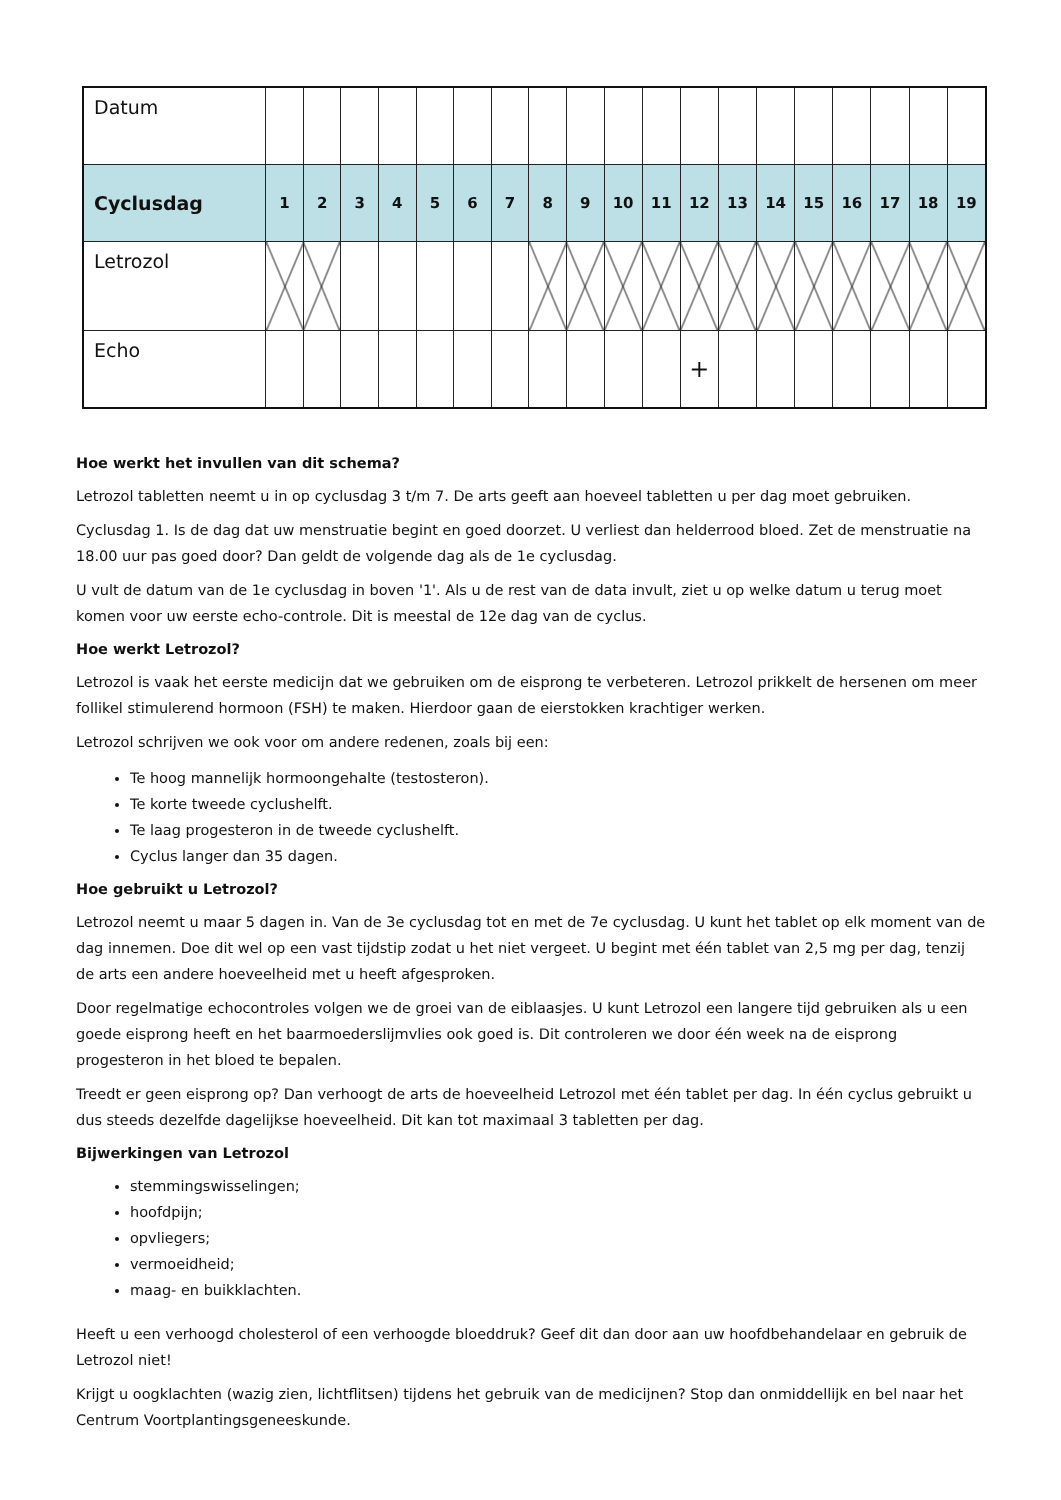| Datum | | | | | | | | | | | | | | | | | | | |
| Cyclusdag | 1 | 2 | 3 | 4 | 5 | 6 | 7 | 8 | 9 | 10 | 11 | 12 | 13 | 14 | 15 | 16 | 17 | 18 | 19 |
| Letrozol | | | | | | | | | | | | | | | | | | | |
| Echo | | | | | | | | | | | | + | | | | | | | |
Hoe werkt het invullen van dit schema?
Letrozol tabletten neemt u in op cyclusdag 3 t/m 7. De arts geeft aan hoeveel tabletten u per dag moet gebruiken.
Cyclusdag 1. Is de dag dat uw menstruatie begint en goed doorzet. U verliest dan helderrood bloed. Zet de menstruatie na 18.00 uur pas goed door? Dan geldt de volgende dag als de 1e cyclusdag.
U vult de datum van de 1e cyclusdag in boven '1'. Als u de rest van de data invult, ziet u op welke datum u terug moet komen voor uw eerste echo-controle. Dit is meestal de 12e dag van de cyclus.
Hoe werkt Letrozol?
Letrozol is vaak het eerste medicijn dat we gebruiken om de eisprong te verbeteren. Letrozol prikkelt de hersenen om meer follikel stimulerend hormoon (FSH) te maken. Hierdoor gaan de eierstokken krachtiger werken.
Letrozol schrijven we ook voor om andere redenen, zoals bij een:
Te hoog mannelijk hormoongehalte (testosteron).
Te korte tweede cyclushelft.
Te laag progesteron in de tweede cyclushelft.
Cyclus langer dan 35 dagen.
Hoe gebruikt u Letrozol?
Letrozol neemt u maar 5 dagen in. Van de 3e cyclusdag tot en met de 7e cyclusdag. U kunt het tablet op elk moment van de dag innemen. Doe dit wel op een vast tijdstip zodat u het niet vergeet. U begint met één tablet van 2,5 mg per dag, tenzij de arts een andere hoeveelheid met u heeft afgesproken.
Door regelmatige echocontroles volgen we de groei van de eiblaasjes. U kunt Letrozol een langere tijd gebruiken als u een goede eisprong heeft en het baarmoederslijmvlies ook goed is. Dit controleren we door één week na de eisprong progesteron in het bloed te bepalen.
Treedt er geen eisprong op? Dan verhoogt de arts de hoeveelheid Letrozol met één tablet per dag. In één cyclus gebruikt u dus steeds dezelfde dagelijkse hoeveelheid. Dit kan tot maximaal 3 tabletten per dag.
Bijwerkingen van Letrozol
stemmingswisselingen;
hoofdpijn;
opvliegers;
vermoeidheid;
maag- en buikklachten.
Heeft u een verhoogd cholesterol of een verhoogde bloeddruk? Geef dit dan door aan uw hoofdbehandelaar en gebruik de Letrozol niet!
Krijgt u oogklachten (wazig zien, lichtflitsen) tijdens het gebruik van de medicijnen? Stop dan onmiddellijk en bel naar het Centrum Voortplantingsgeneeskunde.